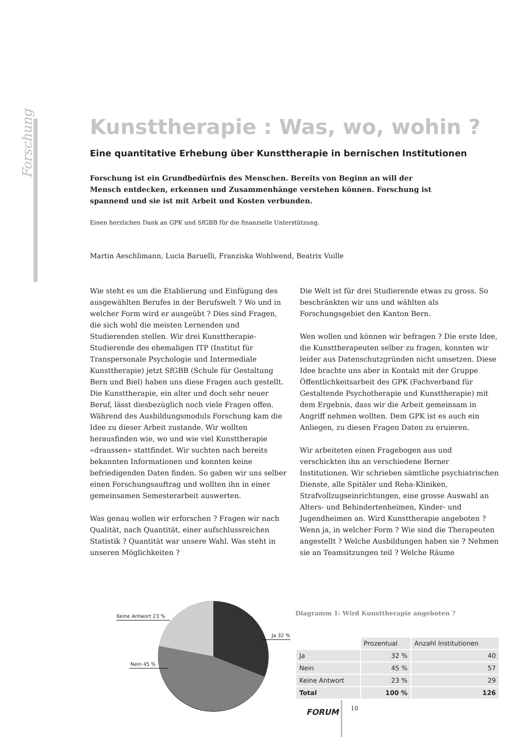Forschung
Kunsttherapie : Was, wo, wohin ?
Eine quantitative Erhebung über Kunsttherapie in bernischen Institutionen
Forschung ist ein Grundbedürfnis des Menschen. Bereits von Beginn an will der Mensch entdecken, erkennen und Zusammenhänge verstehen können. Forschung ist spannend und sie ist mit Arbeit und Kosten verbunden.
Einen herzlichen Dank an GPK und SfGBB für die finanzielle Unterstützung.
Martin Aeschlimann, Lucia Baruelli, Franziska Wohlwend, Beatrix Vuille
Wie steht es um die Etablierung und Einfügung des ausgewählten Berufes in der Berufswelt ? Wo und in welcher Form wird er ausgeübt ? Dies sind Fragen, die sich wohl die meisten Lernenden und Studierenden stellen. Wir drei Kunsttherapie-Studierende des ehemaligen ITP (Institut für Transpersonale Psychologie und Intermediale Kunsttherapie) jetzt SfGBB (Schule für Gestaltung Bern und Biel) haben uns diese Fragen auch gestellt. Die Kunsttherapie, ein alter und doch sehr neuer Beruf, lässt diesbezüglich noch viele Fragen offen. Während des Ausbildungsmoduls Forschung kam die Idee zu dieser Arbeit zustande. Wir wollten herausfinden wie, wo und wie viel Kunsttherapie «draussen» stattfindet. Wir suchten nach bereits bekannten Informationen und konnten keine befriedigenden Daten finden. So gaben wir uns selber einen Forschungsauftrag und wollten ihn in einer gemeinsamen Semesterarbeit auswerten.
Was genau wollen wir erforschen ? Fragen wir nach Qualität, nach Quantität, einer aufschlussreichen Statistik ? Quantität war unsere Wahl. Was steht in unseren Möglichkeiten ?
Die Welt ist für drei Studierende etwas zu gross. So beschränkten wir uns und wählten als Forschungsgebiet den Kanton Bern.
Wen wollen und können wir befragen ? Die erste Idee, die Kunsttherapeuten selber zu fragen, konnten wir leider aus Datenschutzgründen nicht umsetzen. Diese Idee brachte uns aber in Kontakt mit der Gruppe Öffentlichkeitsarbeit des GPK (Fachverband für Gestaltende Psychotherapie und Kunsttherapie) mit dem Ergebnis, dass wir die Arbeit gemeinsam in Angriff nehmen wollten. Dem GPK ist es auch ein Anliegen, zu diesen Fragen Daten zu eruieren.
Wir arbeiteten einen Fragebogen aus und verschickten ihn an verschiedene Berner Institutionen. Wir schrieben sämtliche psychiatrischen Dienste, alle Spitäler und Reha-Kliniken, Strafvollzugseinrichtungen, eine grosse Auswahl an Alters- und Behindertenheimen, Kinder- und Jugendheimen an. Wird Kunsttherapie angeboten ? Wenn ja, in welcher Form ? Wie sind die Therapeuten angestellt ? Welche Ausbildungen haben sie ? Nehmen sie an Teamsitzungen teil ? Welche Räume
Keine Antwort 23 %
Ja 32 %
Nein 45 %
Diagramm 1: Wird Kunsttherapie angeboten ?
| | Prozentual | Anzahl Institutionen |
| Ja | 32 % | 40 |
| Nein | 45 % | 57 |
| Keine Antwort | 23 % | 29 |
| Total | 100 % | 126 |
FORUM 10